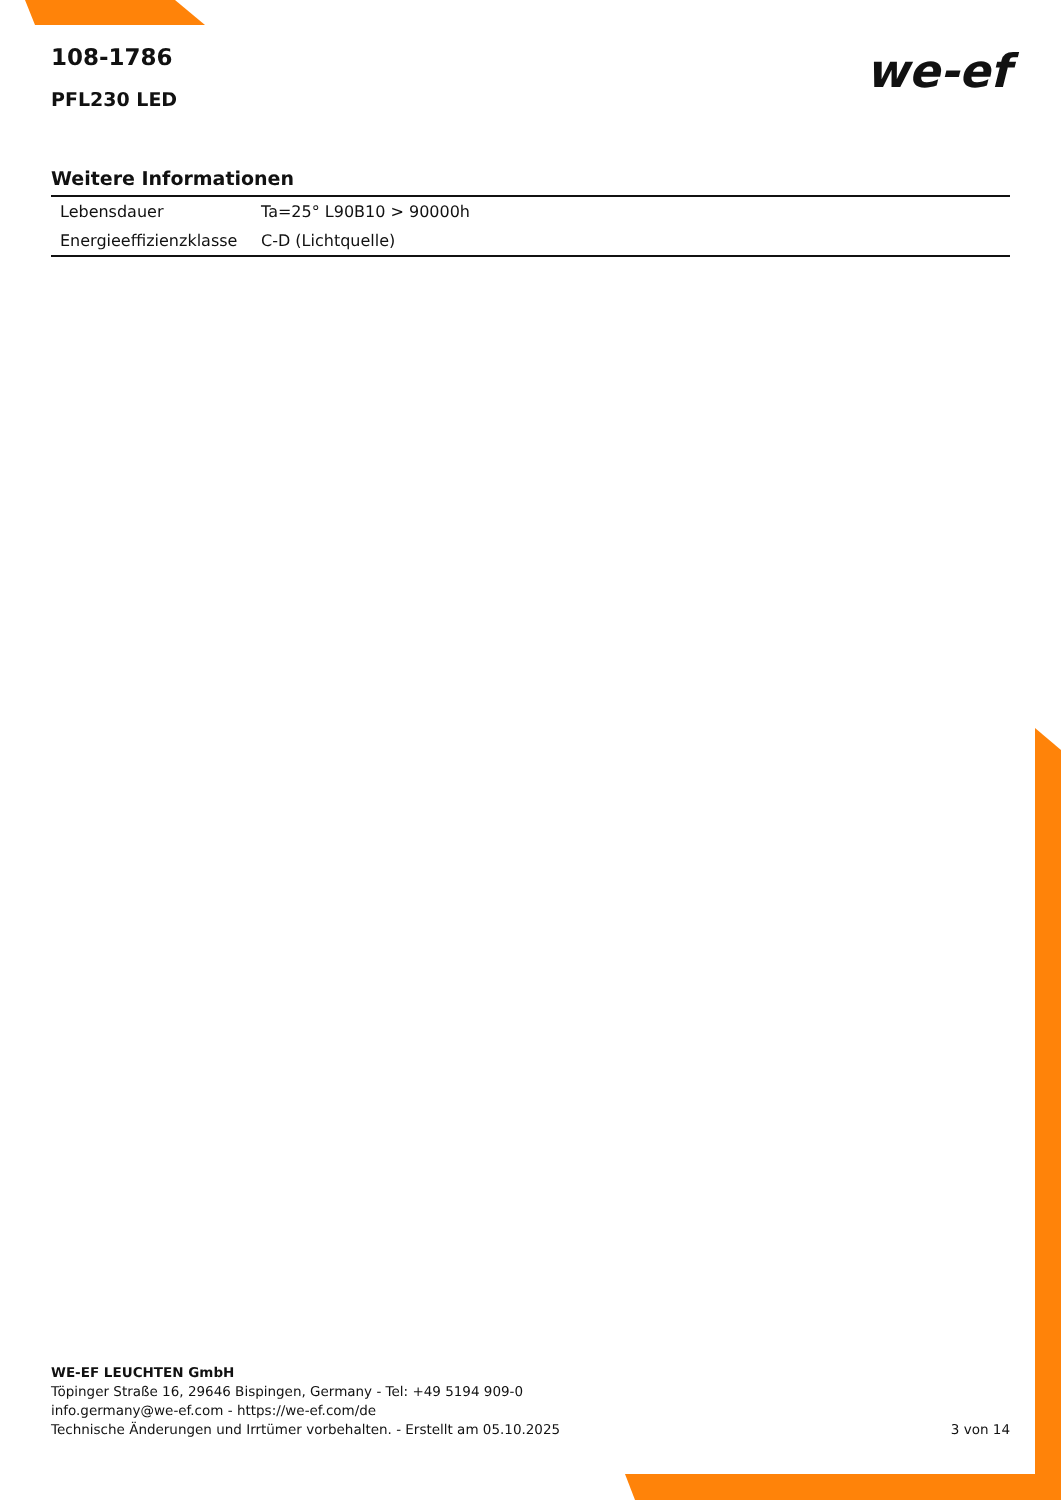we-ef
108-1786
PFL230 LED
Weitere Informationen
| Lebensdauer | Ta=25° L90B10 > 90000h |
| Energieeffizienzklasse | C-D (Lichtquelle) |
WE-EF LEUCHTEN GmbH
Töpinger Straße 16, 29646 Bispingen, Germany - Tel: +49 5194 909-0
info.germany@we-ef.com - https://we-ef.com/de
Technische Änderungen und Irrtümer vorbehalten. - Erstellt am 05.10.2025
3 von 14